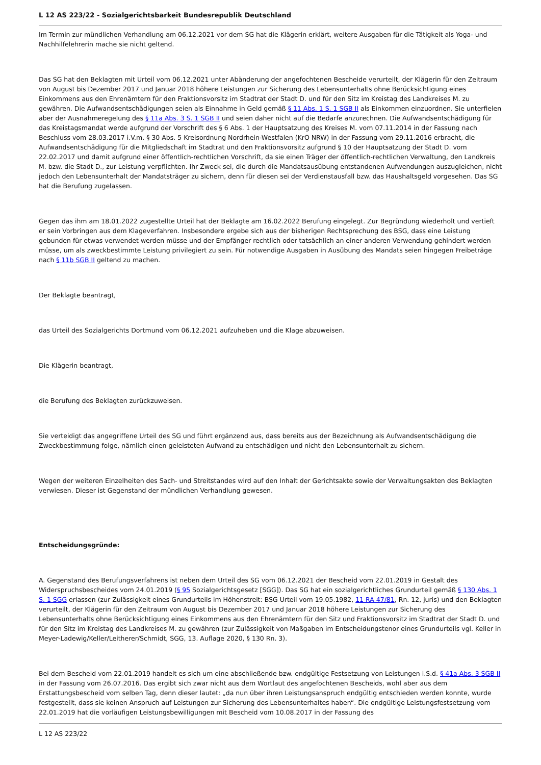L 12 AS 223/22 - Sozialgerichtsbarkeit Bundesrepublik Deutschland
Im Termin zur mündlichen Verhandlung am 06.12.2021 vor dem SG hat die Klägerin erklärt, weitere Ausgaben für die Tätigkeit als Yoga- und Nachhilfelehrerin mache sie nicht geltend.
Das SG hat den Beklagten mit Urteil vom 06.12.2021 unter Abänderung der angefochtenen Bescheide verurteilt, der Klägerin für den Zeitraum von August bis Dezember 2017 und Januar 2018 höhere Leistungen zur Sicherung des Lebensunterhalts ohne Berücksichtigung eines Einkommens aus den Ehrenämtern für den Fraktionsvorsitz im Stadtrat der Stadt D. und für den Sitz im Kreistag des Landkreises M. zu gewähren. Die Aufwandsentschädigungen seien als Einnahme in Geld gemäß § 11 Abs. 1 S. 1 SGB II als Einkommen einzuordnen. Sie unterfielen aber der Ausnahmeregelung des § 11a Abs. 3 S. 1 SGB II und seien daher nicht auf die Bedarfe anzurechnen. Die Aufwandsentschädigung für das Kreistagsmandat werde aufgrund der Vorschrift des § 6 Abs. 1 der Hauptsatzung des Kreises M. vom 07.11.2014 in der Fassung nach Beschluss vom 28.03.2017 i.V.m. § 30 Abs. 5 Kreisordnung Nordrhein-Westfalen (KrO NRW) in der Fassung vom 29.11.2016 erbracht, die Aufwandsentschädigung für die Mitgliedschaft im Stadtrat und den Fraktionsvorsitz aufgrund § 10 der Hauptsatzung der Stadt D. vom 22.02.2017 und damit aufgrund einer öffentlich-rechtlichen Vorschrift, da sie einen Träger der öffentlich-rechtlichen Verwaltung, den Landkreis M. bzw. die Stadt D., zur Leistung verpflichten. Ihr Zweck sei, die durch die Mandatsausübung entstandenen Aufwendungen auszugleichen, nicht jedoch den Lebensunterhalt der Mandatsträger zu sichern, denn für diesen sei der Verdienstausfall bzw. das Haushaltsgeld vorgesehen. Das SG hat die Berufung zugelassen.
Gegen das ihm am 18.01.2022 zugestellte Urteil hat der Beklagte am 16.02.2022 Berufung eingelegt. Zur Begründung wiederholt und vertieft er sein Vorbringen aus dem Klageverfahren. Insbesondere ergebe sich aus der bisherigen Rechtsprechung des BSG, dass eine Leistung gebunden für etwas verwendet werden müsse und der Empfänger rechtlich oder tatsächlich an einer anderen Verwendung gehindert werden müsse, um als zweckbestimmte Leistung privilegiert zu sein. Für notwendige Ausgaben in Ausübung des Mandats seien hingegen Freibeträge nach § 11b SGB II geltend zu machen.
Der Beklagte beantragt,
das Urteil des Sozialgerichts Dortmund vom 06.12.2021 aufzuheben und die Klage abzuweisen.
Die Klägerin beantragt,
die Berufung des Beklagten zurückzuweisen.
Sie verteidigt das angegriffene Urteil des SG und führt ergänzend aus, dass bereits aus der Bezeichnung als Aufwandsentschädigung die Zweckbestimmung folge, nämlich einen geleisteten Aufwand zu entschädigen und nicht den Lebensunterhalt zu sichern.
Wegen der weiteren Einzelheiten des Sach- und Streitstandes wird auf den Inhalt der Gerichtsakte sowie der Verwaltungsakten des Beklagten verwiesen. Dieser ist Gegenstand der mündlichen Verhandlung gewesen.
Entscheidungsgründe:
A. Gegenstand des Berufungsverfahrens ist neben dem Urteil des SG vom 06.12.2021 der Bescheid vom 22.01.2019 in Gestalt des Widerspruchsbescheides vom 24.01.2019 (§ 95 Sozialgerichtsgesetz [SGG]). Das SG hat ein sozialgerichtliches Grundurteil gemäß § 130 Abs. 1 S. 1 SGG erlassen (zur Zulässigkeit eines Grundurteils im Höhenstreit: BSG Urteil vom 19.05.1982, 11 RA 47/81, Rn. 12, juris) und den Beklagten verurteilt, der Klägerin für den Zeitraum von August bis Dezember 2017 und Januar 2018 höhere Leistungen zur Sicherung des Lebensunterhalts ohne Berücksichtigung eines Einkommens aus den Ehrenämtern für den Sitz und Fraktionsvorsitz im Stadtrat der Stadt D. und für den Sitz im Kreistag des Landkreises M. zu gewähren (zur Zulässigkeit von Maßgaben im Entscheidungstenor eines Grundurteils vgl. Keller in Meyer-Ladewig/Keller/Leitherer/Schmidt, SGG, 13. Auflage 2020, § 130 Rn. 3).
Bei dem Bescheid vom 22.01.2019 handelt es sich um eine abschließende bzw. endgültige Festsetzung von Leistungen i.S.d. § 41a Abs. 3 SGB II in der Fassung vom 26.07.2016. Das ergibt sich zwar nicht aus dem Wortlaut des angefochtenen Bescheids, wohl aber aus dem Erstattungsbescheid vom selben Tag, denn dieser lautet: „da nun über ihren Leistungsanspruch endgültig entschieden werden konnte, wurde festgestellt, dass sie keinen Anspruch auf Leistungen zur Sicherung des Lebensunterhaltes haben“. Die endgültige Leistungsfestsetzung vom 22.01.2019 hat die vorläufigen Leistungsbewilligungen mit Bescheid vom 10.08.2017 in der Fassung des
L 12 AS 223/22